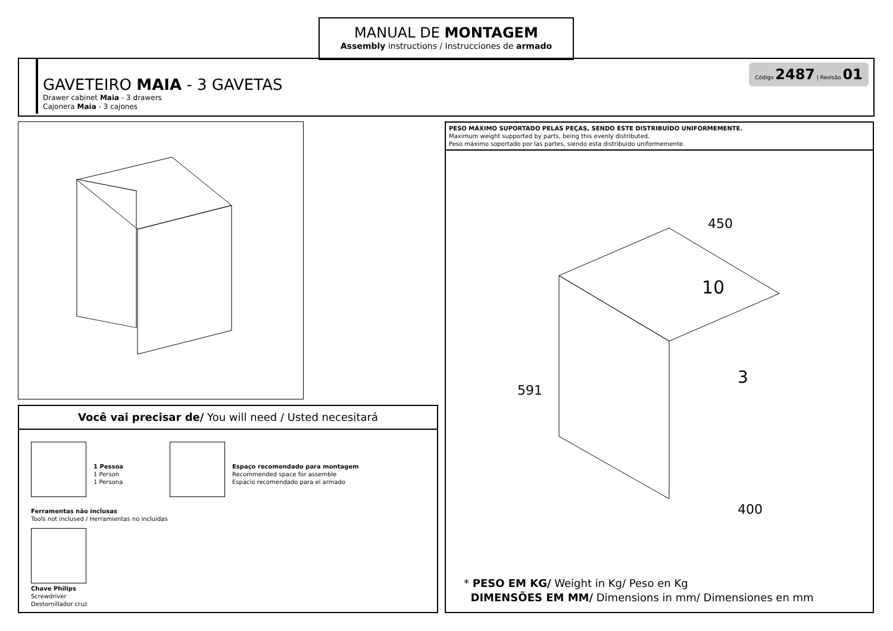MANUAL DE MONTAGEM
Assembly instructions / Instrucciones de armado
GAVETEIRO MAIA - 3 GAVETAS
Drawer cabinet Maia - 3 drawers
Cajonera Maia - 3 cajones
Código 2487 | Revisão 01
Você vai precisar de/ You will need / Usted necesitará
1 Pessoa
1 Person
1 Persona
Espaço recomendado para montagem
Recommended space for assemble
Espacio recomendado para el armado
Ferramentas não inclusas
Tools not inclused / Herramientas no incluidas
Chave Philips
Screwdriver
Destornillador cruz
PESO MÁXIMO SUPORTADO PELAS PEÇAS, SENDO ESTE DISTRIBUÍDO UNIFORMEMENTE.
Maximum weight supported by parts, being this evenly distributed.
Peso máximo soportado por las partes, siendo esta distribuido uniformemente.
10
3
450
591
400
* PESO EM KG/ Weight in Kg/ Peso en Kg
DIMENSÕES EM MM/ Dimensions in mm/ Dimensiones en mm